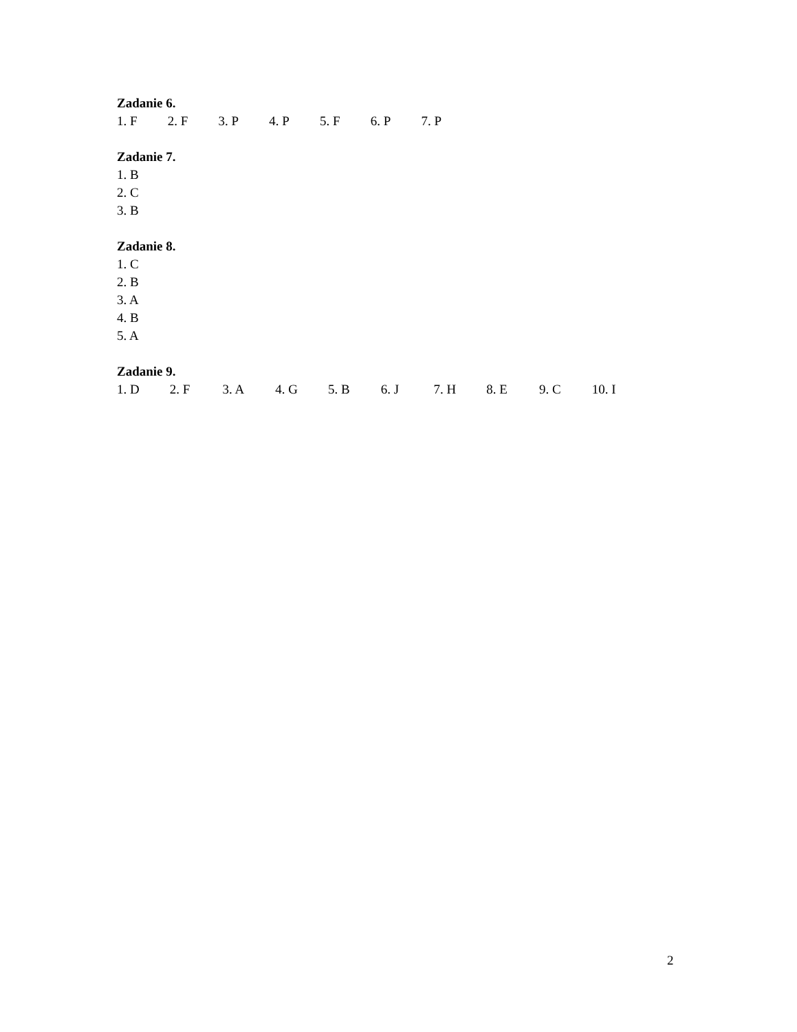Zadanie 6.
1. F 2. F 3. P 4. P 5. F 6. P 7. P
Zadanie 7.
1. B
2. C
3. B
Zadanie 8.
1. C
2. B
3. A
4. B
5. A
Zadanie 9.
1. D 2. F 3. A 4. G 5. B 6. J 7. H 8. E 9. C 10. I
2